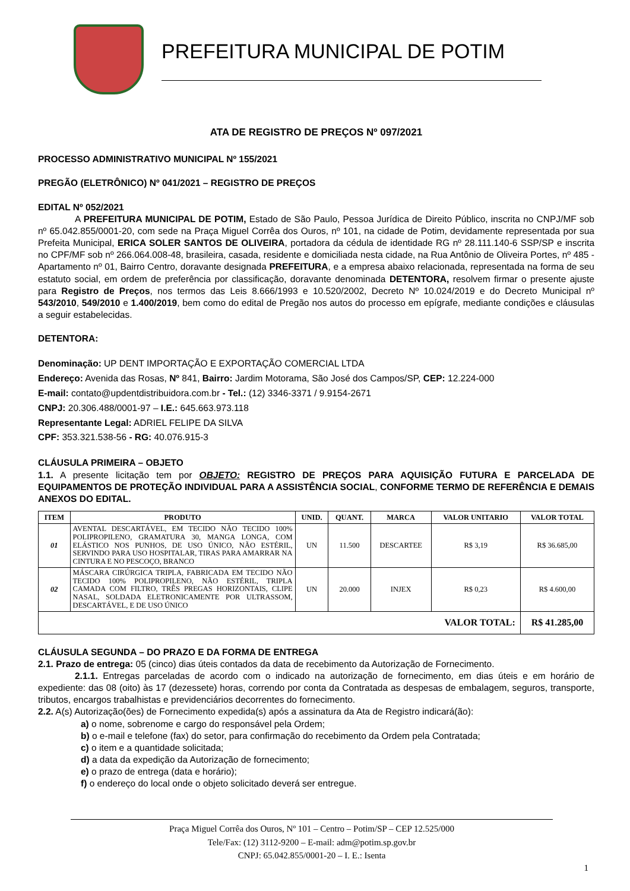PREFEITURA MUNICIPAL DE POTIM
ATA DE REGISTRO DE PREÇOS Nº 097/2021
PROCESSO ADMINISTRATIVO MUNICIPAL Nº 155/2021
PREGÃO (ELETRÔNICO) Nº 041/2021 – REGISTRO DE PREÇOS
EDITAL Nº 052/2021
A PREFEITURA MUNICIPAL DE POTIM, Estado de São Paulo, Pessoa Jurídica de Direito Público, inscrita no CNPJ/MF sob nº 65.042.855/0001-20, com sede na Praça Miguel Corrêa dos Ouros, nº 101, na cidade de Potim, devidamente representada por sua Prefeita Municipal, ERICA SOLER SANTOS DE OLIVEIRA, portadora da cédula de identidade RG nº 28.111.140-6 SSP/SP e inscrita no CPF/MF sob nº 266.064.008-48, brasileira, casada, residente e domiciliada nesta cidade, na Rua Antônio de Oliveira Portes, nº 485 - Apartamento nº 01, Bairro Centro, doravante designada PREFEITURA, e a empresa abaixo relacionada, representada na forma de seu estatuto social, em ordem de preferência por classificação, doravante denominada DETENTORA, resolvem firmar o presente ajuste para Registro de Preços, nos termos das Leis 8.666/1993 e 10.520/2002, Decreto Nº 10.024/2019 e do Decreto Municipal nº 543/2010, 549/2010 e 1.400/2019, bem como do edital de Pregão nos autos do processo em epígrafe, mediante condições e cláusulas a seguir estabelecidas.
DETENTORA:
Denominação: UP DENT IMPORTAÇÃO E EXPORTAÇÃO COMERCIAL LTDA
Endereço: Avenida das Rosas, Nº 841, Bairro: Jardim Motorama, São José dos Campos/SP, CEP: 12.224-000
E-mail: contato@updentdistribuidora.com.br - Tel.: (12) 3346-3371 / 9.9154-2671
CNPJ: 20.306.488/0001-97 – I.E.: 645.663.973.118
Representante Legal: ADRIEL FELIPE DA SILVA
CPF: 353.321.538-56 - RG: 40.076.915-3
CLÁUSULA PRIMEIRA – OBJETO
1.1. A presente licitação tem por OBJETO: REGISTRO DE PREÇOS PARA AQUISIÇÃO FUTURA E PARCELADA DE EQUIPAMENTOS DE PROTEÇÃO INDIVIDUAL PARA A ASSISTÊNCIA SOCIAL, CONFORME TERMO DE REFERÊNCIA E DEMAIS ANEXOS DO EDITAL.
| ITEM | PRODUTO | UNID. | QUANT. | MARCA | VALOR UNITARIO | VALOR TOTAL |
| --- | --- | --- | --- | --- | --- | --- |
| 01 | AVENTAL DESCARTÁVEL, EM TECIDO NÃO TECIDO 100% POLIPROPILENO, GRAMATURA 30, MANGA LONGA, COM ELÁSTICO NOS PUNHOS, DE USO ÚNICO, NÃO ESTÉRIL, SERVINDO PARA USO HOSPITALAR, TIRAS PARA AMARRAR NA CINTURA E NO PESCOÇO, BRANCO | UN | 11.500 | DESCARTEE | R$ 3,19 | R$ 36.685,00 |
| 02 | MÁSCARA CIRÚRGICA TRIPLA, FABRICADA EM TECIDO NÃO TECIDO 100% POLIPROPILENO, NÃO ESTÉRIL, TRIPLA CAMADA COM FILTRO, TRÊS PREGAS HORIZONTAIS, CLIPE NASAL, SOLDADA ELETRONICAMENTE POR ULTRASSOM, DESCARTÁVEL, E DE USO ÚNICO | UN | 20.000 | INJEX | R$ 0,23 | R$ 4.600,00 |
| VALOR TOTAL: | | | | | | R$ 41.285,00 |
CLÁUSULA SEGUNDA – DO PRAZO E DA FORMA DE ENTREGA
2.1. Prazo de entrega: 05 (cinco) dias úteis contados da data de recebimento da Autorização de Fornecimento.
2.1.1. Entregas parceladas de acordo com o indicado na autorização de fornecimento, em dias úteis e em horário de expediente: das 08 (oito) às 17 (dezessete) horas, correndo por conta da Contratada as despesas de embalagem, seguros, transporte, tributos, encargos trabalhistas e previdenciários decorrentes do fornecimento.
2.2. A(s) Autorização(ões) de Fornecimento expedida(s) após a assinatura da Ata de Registro indicará(ão):
a) o nome, sobrenome e cargo do responsável pela Ordem;
b) o e-mail e telefone (fax) do setor, para confirmação do recebimento da Ordem pela Contratada;
c) o item e a quantidade solicitada;
d) a data da expedição da Autorização de fornecimento;
e) o prazo de entrega (data e horário);
f) o endereço do local onde o objeto solicitado deverá ser entregue.
Praça Miguel Corrêa dos Ouros, Nº 101 – Centro – Potim/SP – CEP 12.525/000
Tele/Fax: (12) 3112-9200 – E-mail: adm@potim.sp.gov.br
CNPJ: 65.042.855/0001-20 – I. E.: Isenta
1